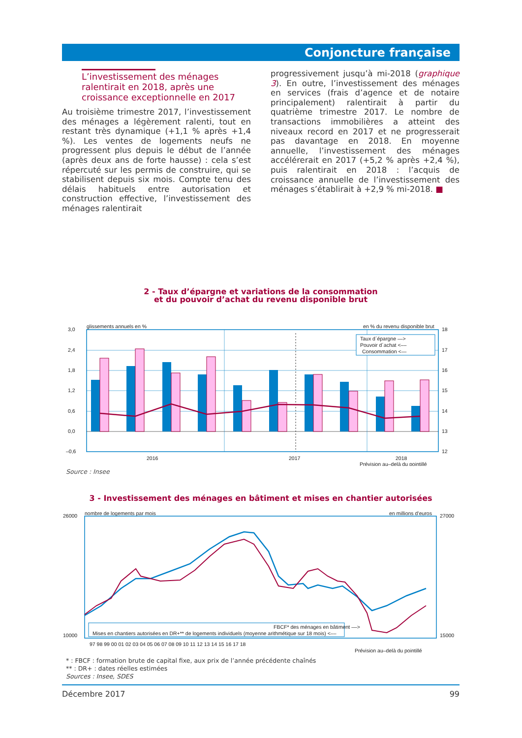Conjoncture française
L’investissement des ménages
ralentirait en 2018, après une
croissance exceptionnelle en 2017
Au troisième trimestre 2017, l’investissement des ménages a légèrement ralenti, tout en restant très dynamique (+1,1 % après +1,4 %). Les ventes de logements neufs ne progressent plus depuis le début de l’année (après deux ans de forte hausse) : cela s’est répercuté sur les permis de construire, qui se stabilisent depuis six mois. Compte tenu des délais habituels entre autorisation et construction effective, l’investissement des ménages ralentirait
progressivement jusqu’à mi-2018 (graphique 3). En outre, l’investissement des ménages en services (frais d’agence et de notaire principalement) ralentirait à partir du quatrième trimestre 2017. Le nombre de transactions immobilières a atteint des niveaux record en 2017 et ne progresserait pas davantage en 2018. En moyenne annuelle, l’investissement des ménages accélérerait en 2017 (+5,2 % après +2,4 %), puis ralentirait en 2018 : l’acquis de croissance annuelle de l’investissement des ménages s’établirait à +2,9 % mi-2018. ■
2 - Taux d’épargne et variations de la consommation
et du pouvoir d’achat du revenu disponible brut
glissements annuels en %
en % du revenu disponible brut
Taux d´épargne —>
Pouvoir d´achat <––
Consommation <—
3,0
2,4
1,8
1,2
0,6
0,0
–0,6
18
17
16
15
14
13
12
2016
2017
2018
Prévision au–delà du pointillé
Source : Insee
3 - Investissement des ménages en bâtiment et mises en chantier autorisées
nombre de logements par mois
en millions d’euros
FBCF* des ménages en bâtiment ––>
Mises en chantiers autorisées en DR+** de logements individuels (moyenne arithmétique sur 18 mois) <––
26000
10000
27000
15000
97 98 99 00 01 02 03 04 05 06 07 08 09 10 11 12 13 14 15 16 17 18
Prévision au–delà du pointillé
* : FBCF : formation brute de capital fixe, aux prix de l’année précédente chaînés
** : DR+ : dates réelles estimées
Sources : Insee, SDES
Décembre 2017 99